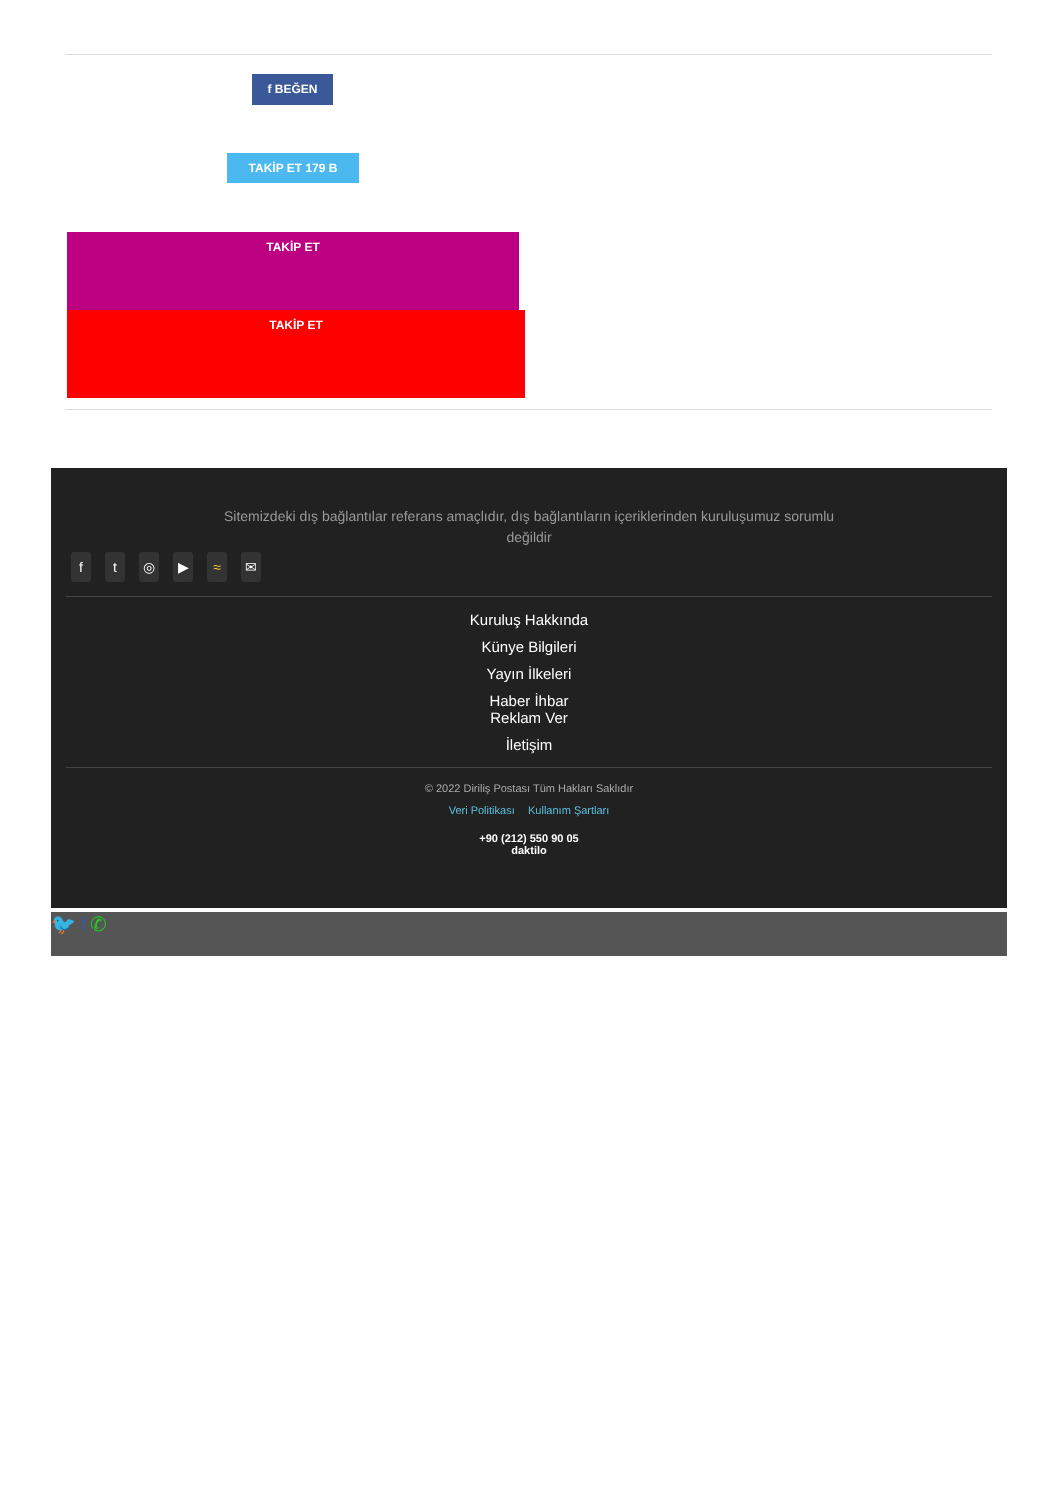f BEĞEN
TAKİP ET 179 B
TAKİP ET
TAKİP ET
Sitemizdeki dış bağlantılar referans amaçlıdır, dış bağlantıların içeriklerinden kuruluşumuz sorumlu değildir
ft ◎ ▶ ≈ ✉
Kuruluş Hakkında
Künye Bilgileri
Yayın İlkeleri
Haber İhbar
Reklam Ver
İletişim
© 2022 Diriliş Postası Tüm Hakları Saklıdır
Veri Politikası Kullanım Şartları
+90 (212) 550 90 05
daktilo
🐦 f ✆